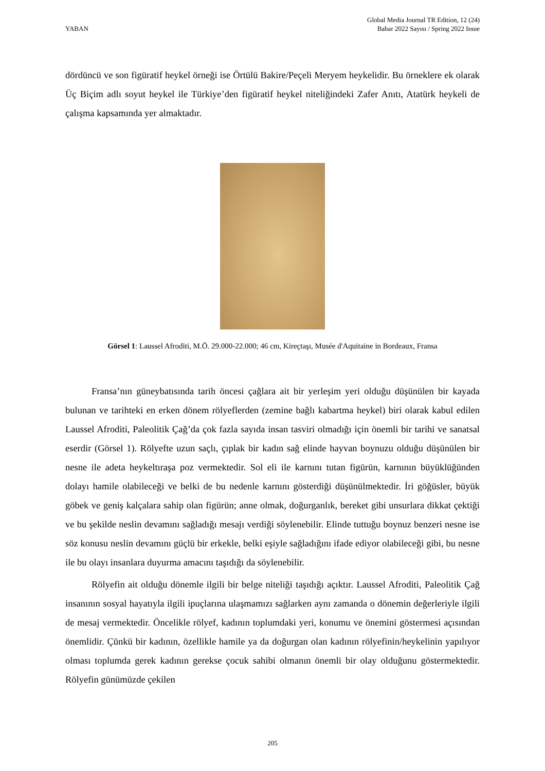YABAN
Global Media Journal TR Edition, 12 (24)
Bahar 2022 Sayısı / Spring 2022 Issue
dördüncü ve son figüratif heykel örneği ise Örtülü Bakire/Peçeli Meryem heykelidir. Bu örneklere ek olarak Üç Biçim adlı soyut heykel ile Türkiye’den figüratif heykel niteliğindeki Zafer Anıtı, Atatürk heykeli de çalışma kapsamında yer almaktadır.
Görsel 1: Laussel Afroditi, M.Ö. 29.000-22.000; 46 cm, Kireçtaşı, Musée d'Aquitaine in Bordeaux, Fransa
Fransa’nın güneybatısında tarih öncesi çağlara ait bir yerleşim yeri olduğu düşünülen bir kayada bulunan ve tarihteki en erken dönem rölyeflerden (zemine bağlı kabartma heykel) biri olarak kabul edilen Laussel Afroditi, Paleolitik Çağ’da çok fazla sayıda insan tasviri olmadığı için önemli bir tarihi ve sanatsal eserdir (Görsel 1). Rölyefte uzun saçlı, çıplak bir kadın sağ elinde hayvan boynuzu olduğu düşünülen bir nesne ile adeta heykeltıraşa poz vermektedir. Sol eli ile karnını tutan figürün, karnının büyüklüğünden dolayı hamile olabileceği ve belki de bu nedenle karnını gösterdiği düşünülmektedir. İri göğüsler, büyük göbek ve geniş kalçalara sahip olan figürün; anne olmak, doğurganlık, bereket gibi unsurlara dikkat çektiği ve bu şekilde neslin devamını sağladığı mesajı verdiği söylenebilir. Elinde tuttuğu boynuz benzeri nesne ise söz konusu neslin devamını güçlü bir erkekle, belki eşiyle sağladığını ifade ediyor olabileceği gibi, bu nesne ile bu olayı insanlara duyurma amacını taşıdığı da söylenebilir.
Rölyefin ait olduğu dönemle ilgili bir belge niteliği taşıdığı açıktır. Laussel Afroditi, Paleolitik Çağ insanının sosyal hayatıyla ilgili ipuçlarına ulaşmamızı sağlarken aynı zamanda o dönemin değerleriyle ilgili de mesaj vermektedir. Öncelikle rölyef, kadının toplumdaki yeri, konumu ve önemini göstermesi açısından önemlidir. Çünkü bir kadının, özellikle hamile ya da doğurgan olan kadının rölyefinin/heykelinin yapılıyor olması toplumda gerek kadının gerekse çocuk sahibi olmanın önemli bir olay olduğunu göstermektedir. Rölyefin günümüzde çekilen
205